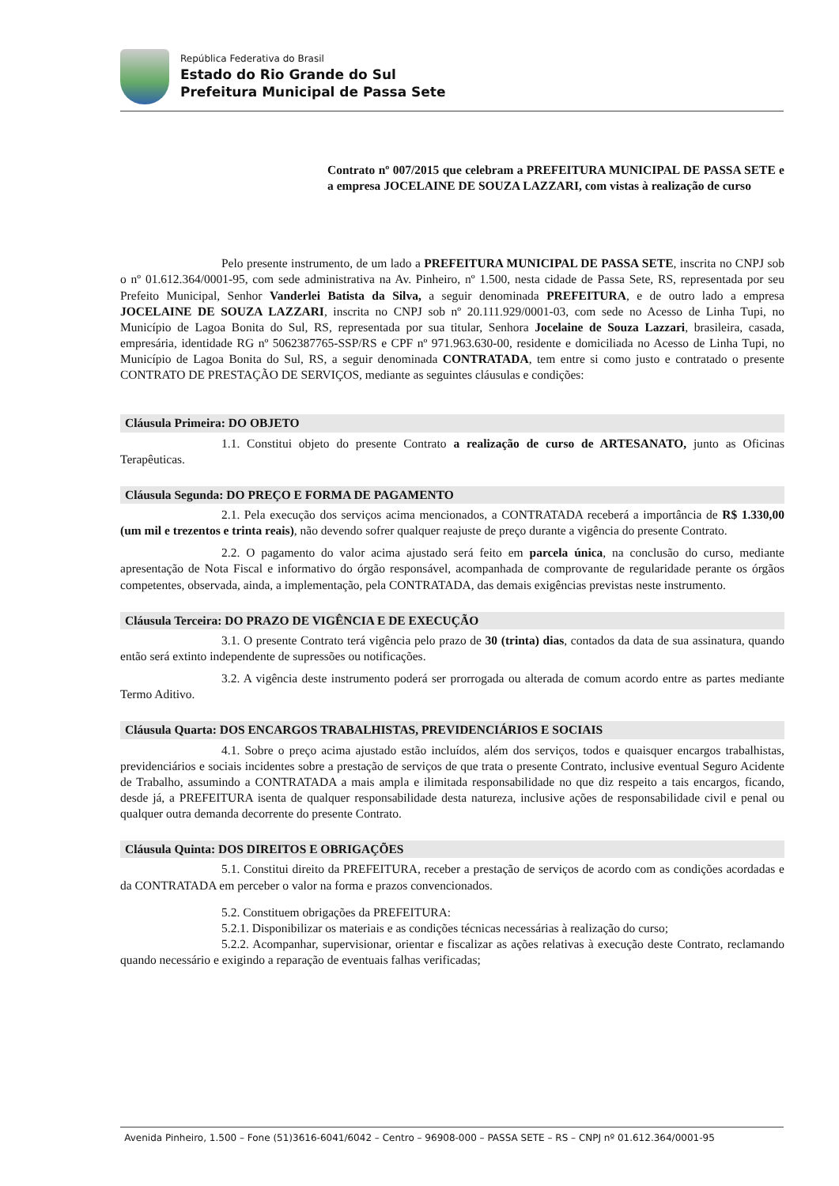República Federativa do Brasil
Estado do Rio Grande do Sul
Prefeitura Municipal de Passa Sete
Contrato nº 007/2015 que celebram a PREFEITURA MUNICIPAL DE PASSA SETE e a empresa JOCELAINE DE SOUZA LAZZARI, com vistas à realização de curso
Pelo presente instrumento, de um lado a PREFEITURA MUNICIPAL DE PASSA SETE, inscrita no CNPJ sob o nº 01.612.364/0001-95, com sede administrativa na Av. Pinheiro, nº 1.500, nesta cidade de Passa Sete, RS, representada por seu Prefeito Municipal, Senhor Vanderlei Batista da Silva, a seguir denominada PREFEITURA, e de outro lado a empresa JOCELAINE DE SOUZA LAZZARI, inscrita no CNPJ sob nº 20.111.929/0001-03, com sede no Acesso de Linha Tupi, no Município de Lagoa Bonita do Sul, RS, representada por sua titular, Senhora Jocelaine de Souza Lazzari, brasileira, casada, empresária, identidade RG nº 5062387765-SSP/RS e CPF nº 971.963.630-00, residente e domiciliada no Acesso de Linha Tupi, no Município de Lagoa Bonita do Sul, RS, a seguir denominada CONTRATADA, tem entre si como justo e contratado o presente CONTRATO DE PRESTAÇÃO DE SERVIÇOS, mediante as seguintes cláusulas e condições:
Cláusula Primeira: DO OBJETO
1.1. Constitui objeto do presente Contrato a realização de curso de ARTESANATO, junto as Oficinas Terapêuticas.
Cláusula Segunda: DO PREÇO E FORMA DE PAGAMENTO
2.1. Pela execução dos serviços acima mencionados, a CONTRATADA receberá a importância de R$ 1.330,00 (um mil e trezentos e trinta reais), não devendo sofrer qualquer reajuste de preço durante a vigência do presente Contrato.
2.2. O pagamento do valor acima ajustado será feito em parcela única, na conclusão do curso, mediante apresentação de Nota Fiscal e informativo do órgão responsável, acompanhada de comprovante de regularidade perante os órgãos competentes, observada, ainda, a implementação, pela CONTRATADA, das demais exigências previstas neste instrumento.
Cláusula Terceira: DO PRAZO DE VIGÊNCIA E DE EXECUÇÃO
3.1. O presente Contrato terá vigência pelo prazo de 30 (trinta) dias, contados da data de sua assinatura, quando então será extinto independente de supressões ou notificações.
3.2. A vigência deste instrumento poderá ser prorrogada ou alterada de comum acordo entre as partes mediante Termo Aditivo.
Cláusula Quarta: DOS ENCARGOS TRABALHISTAS, PREVIDENCIÁRIOS E SOCIAIS
4.1. Sobre o preço acima ajustado estão incluídos, além dos serviços, todos e quaisquer encargos trabalhistas, previdenciários e sociais incidentes sobre a prestação de serviços de que trata o presente Contrato, inclusive eventual Seguro Acidente de Trabalho, assumindo a CONTRATADA a mais ampla e ilimitada responsabilidade no que diz respeito a tais encargos, ficando, desde já, a PREFEITURA isenta de qualquer responsabilidade desta natureza, inclusive ações de responsabilidade civil e penal ou qualquer outra demanda decorrente do presente Contrato.
Cláusula Quinta: DOS DIREITOS E OBRIGAÇÕES
5.1. Constitui direito da PREFEITURA, receber a prestação de serviços de acordo com as condições acordadas e da CONTRATADA em perceber o valor na forma e prazos convencionados.
5.2. Constituem obrigações da PREFEITURA:
5.2.1. Disponibilizar os materiais e as condições técnicas necessárias à realização do curso;
5.2.2. Acompanhar, supervisionar, orientar e fiscalizar as ações relativas à execução deste Contrato, reclamando quando necessário e exigindo a reparação de eventuais falhas verificadas;
Avenida Pinheiro, 1.500 – Fone (51)3616-6041/6042 – Centro – 96908-000 – PASSA SETE – RS – CNPJ nº 01.612.364/0001-95